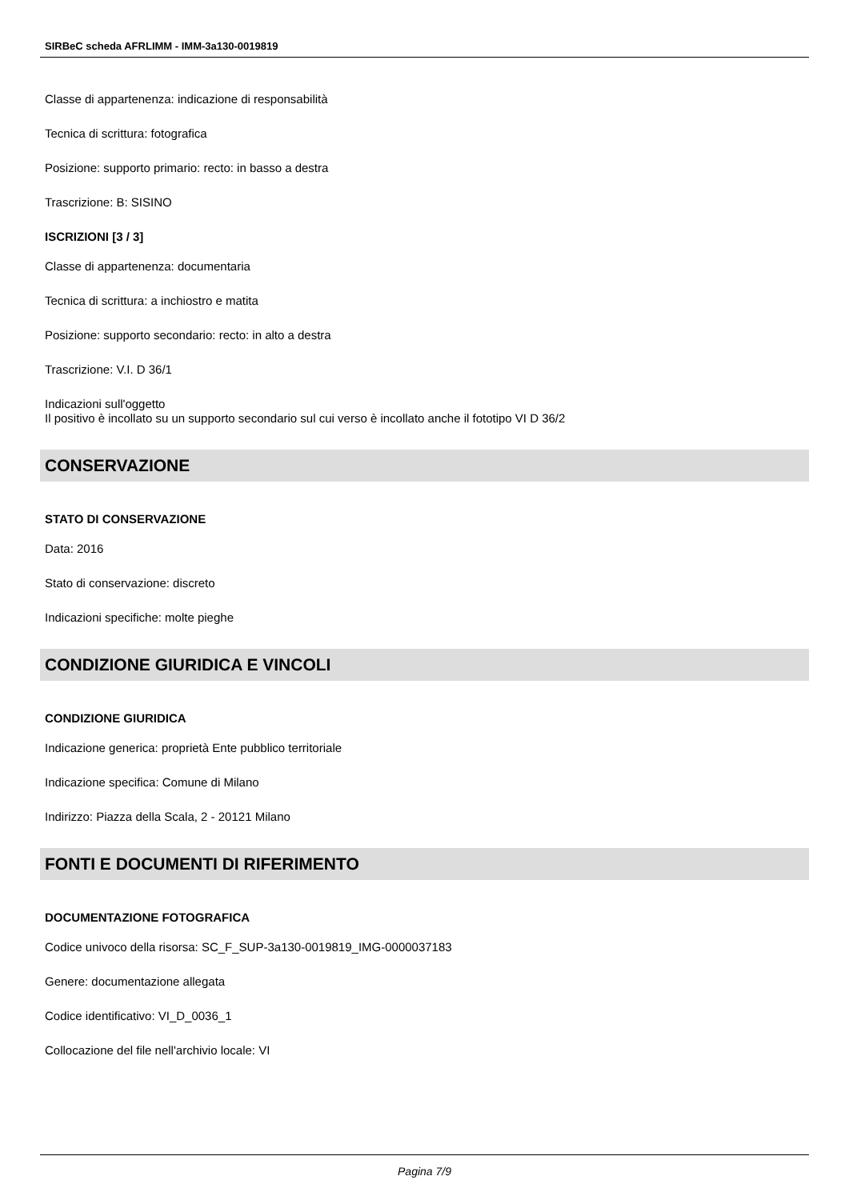SIRBeC scheda AFRLIMM - IMM-3a130-0019819
Classe di appartenenza: indicazione di responsabilità
Tecnica di scrittura: fotografica
Posizione: supporto primario: recto: in basso a destra
Trascrizione: B: SISINO
ISCRIZIONI [3 / 3]
Classe di appartenenza: documentaria
Tecnica di scrittura: a inchiostro e matita
Posizione: supporto secondario: recto: in alto a destra
Trascrizione: V.I. D 36/1
Indicazioni sull'oggetto
Il positivo è incollato su un supporto secondario sul cui verso è incollato anche il fototipo VI D 36/2
CONSERVAZIONE
STATO DI CONSERVAZIONE
Data: 2016
Stato di conservazione: discreto
Indicazioni specifiche: molte pieghe
CONDIZIONE GIURIDICA E VINCOLI
CONDIZIONE GIURIDICA
Indicazione generica: proprietà Ente pubblico territoriale
Indicazione specifica: Comune di Milano
Indirizzo: Piazza della Scala, 2 - 20121 Milano
FONTI E DOCUMENTI DI RIFERIMENTO
DOCUMENTAZIONE FOTOGRAFICA
Codice univoco della risorsa: SC_F_SUP-3a130-0019819_IMG-0000037183
Genere: documentazione allegata
Codice identificativo: VI_D_0036_1
Collocazione del file nell'archivio locale: VI
Pagina 7/9